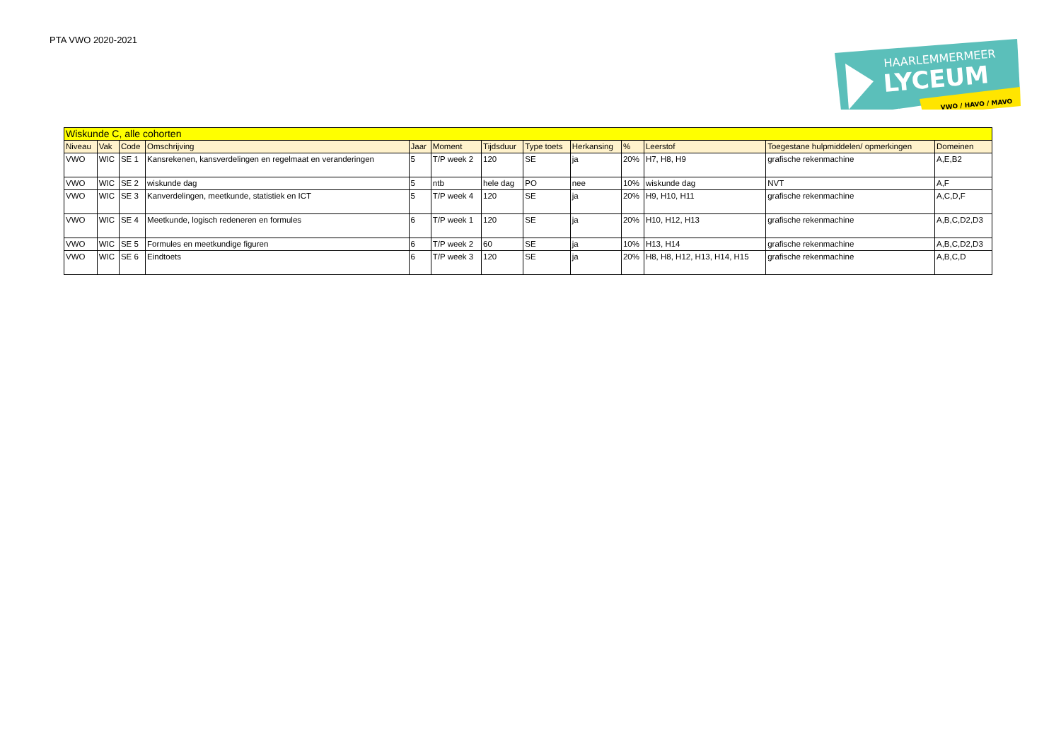PTA VWO 2020-2021
HAARLEMMERMEER
LYCEUM
VWO / HAVO / MAVO
| Wiskunde C, alle cohorten | | | | | | | | | | | | |
| Niveau | Vak | Code | Omschrijving | Jaar | Moment | Tijdsduur | Type toets | Herkansing | % | Leerstof | Toegestane hulpmiddelen/ opmerkingen | Domeinen |
| VWO | WIC | SE 1 | Kansrekenen, kansverdelingen en regelmaat en veranderingen | 5 | T/P week 2 | 120 | SE | ja | 20% | H7, H8, H9 | grafische rekenmachine | A,E,B2 |
| VWO | WIC | SE 2 | wiskunde dag | 5 | ntb | hele dag | PO | nee | 10% | wiskunde dag | NVT | A,F |
| VWO | WIC | SE 3 | Kanverdelingen, meetkunde, statistiek en ICT | 5 | T/P week 4 | 120 | SE | ja | 20% | H9, H10, H11 | grafische rekenmachine | A,C,D,F |
| VWO | WIC | SE 4 | Meetkunde, logisch redeneren en formules | 6 | T/P week 1 | 120 | SE | ja | 20% | H10, H12, H13 | grafische rekenmachine | A,B,C,D2,D3 |
| VWO | WIC | SE 5 | Formules en meetkundige figuren | 6 | T/P week 2 | 60 | SE | ja | 10% | H13, H14 | grafische rekenmachine | A,B,C,D2,D3 |
| VWO | WIC | SE 6 | Eindtoets | 6 | T/P week 3 | 120 | SE | ja | 20% | H8, H8, H12, H13, H14, H15 | grafische rekenmachine | A,B,C,D |